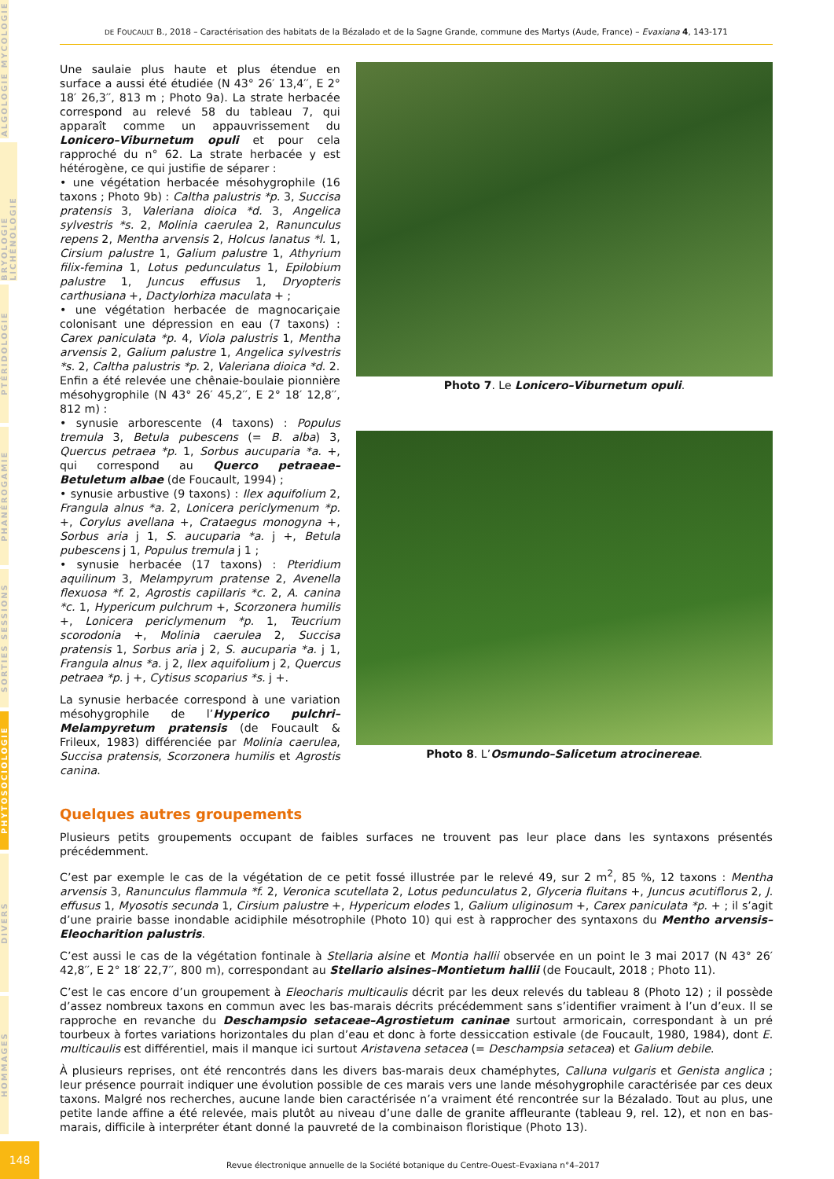ALGOLOGIE MYCOLOGIE
BRYOLOGIE LICHÉNOLOGIE
PTÉRIDOLOGIE
PHANÉROGAMIE
SORTIES SESSIONS
PHYTOSOCIOLOGIE
DIVERS
HOMMAGES
DE FOUCAULT B., 2018 – Caractérisation des habitats de la Bézalado et de la Sagne Grande, commune des Martys (Aude, France) – Evaxiana 4, 143-171
Une saulaie plus haute et plus étendue en surface a aussi été étudiée (N 43° 26′ 13,4′′, E 2° 18′ 26,3′′, 813 m ; Photo 9a). La strate herbacée correspond au relevé 58 du tableau 7, qui apparaît comme un appauvrissement du Lonicero–Viburnetum opuli et pour cela rapproché du n° 62. La strate herbacée y est hétérogène, ce qui justifie de séparer :
• une végétation herbacée mésohygrophile (16 taxons ; Photo 9b) : Caltha palustris *p. 3, Succisa pratensis 3, Valeriana dioica *d. 3, Angelica sylvestris *s. 2, Molinia caerulea 2, Ranunculus repens 2, Mentha arvensis 2, Holcus lanatus *l. 1, Cirsium palustre 1, Galium palustre 1, Athyrium filix-femina 1, Lotus pedunculatus 1, Epilobium palustre 1, Juncus effusus 1, Dryopteris carthusiana +, Dactylorhiza maculata + ;
• une végétation herbacée de magnocariçaie colonisant une dépression en eau (7 taxons) : Carex paniculata *p. 4, Viola palustris 1, Mentha arvensis 2, Galium palustre 1, Angelica sylvestris *s. 2, Caltha palustris *p. 2, Valeriana dioica *d. 2.
Enfin a été relevée une chênaie-boulaie pionnière mésohygrophile (N 43° 26′ 45,2′′, E 2° 18′ 12,8′′, 812 m) :
• synusie arborescente (4 taxons) : Populus tremula 3, Betula pubescens (= B. alba) 3, Quercus petraea *p. 1, Sorbus aucuparia *a. +, qui correspond au Querco petraeae–Betuletum albae (de Foucault, 1994) ;
• synusie arbustive (9 taxons) : Ilex aquifolium 2, Frangula alnus *a. 2, Lonicera periclymenum *p. +, Corylus avellana +, Crataegus monogyna +, Sorbus aria j 1, S. aucuparia *a. j +, Betula pubescens j 1, Populus tremula j 1 ;
• synusie herbacée (17 taxons) : Pteridium aquilinum 3, Melampyrum pratense 2, Avenella flexuosa *f. 2, Agrostis capillaris *c. 2, A. canina *c. 1, Hypericum pulchrum +, Scorzonera humilis +, Lonicera periclymenum *p. 1, Teucrium scorodonia +, Molinia caerulea 2, Succisa pratensis 1, Sorbus aria j 2, S. aucuparia *a. j 1, Frangula alnus *a. j 2, Ilex aquifolium j 2, Quercus petraea *p. j +, Cytisus scoparius *s. j +.
La synusie herbacée correspond à une variation mésohygrophile de l’Hyperico pulchri–Melampyretum pratensis (de Foucault & Frileux, 1983) différenciée par Molinia caerulea, Succisa pratensis, Scorzonera humilis et Agrostis canina.
Photo 7. Le Lonicero–Viburnetum opuli.
Photo 8. L’Osmundo–Salicetum atrocinereae.
Quelques autres groupements
Plusieurs petits groupements occupant de faibles surfaces ne trouvent pas leur place dans les syntaxons présentés précédemment.
C’est par exemple le cas de la végétation de ce petit fossé illustrée par le relevé 49, sur 2 m<sup>2</sup>, 85 %, 12 taxons : Mentha arvensis 3, Ranunculus flammula *f. 2, Veronica scutellata 2, Lotus pedunculatus 2, Glyceria fluitans +, Juncus acutiflorus 2, J. effusus 1, Myosotis secunda 1, Cirsium palustre +, Hypericum elodes 1, Galium uliginosum +, Carex paniculata *p. + ; il s’agit d’une prairie basse inondable acidiphile mésotrophile (Photo 10) qui est à rapprocher des syntaxons du Mentho arvensis–Eleocharition palustris.
C’est aussi le cas de la végétation fontinale à Stellaria alsine et Montia hallii observée en un point le 3 mai 2017 (N 43° 26′ 42,8′′, E 2° 18′ 22,7′′, 800 m), correspondant au Stellario alsines–Montietum hallii (de Foucault, 2018 ; Photo 11).
C’est le cas encore d’un groupement à Eleocharis multicaulis décrit par les deux relevés du tableau 8 (Photo 12) ; il possède d’assez nombreux taxons en commun avec les bas-marais décrits précédemment sans s’identifier vraiment à l’un d’eux. Il se rapproche en revanche du Deschampsio setaceae–Agrostietum caninae surtout armoricain, correspondant à un pré tourbeux à fortes variations horizontales du plan d’eau et donc à forte dessiccation estivale (de Foucault, 1980, 1984), dont E. multicaulis est différentiel, mais il manque ici surtout Aristavena setacea (= Deschampsia setacea) et Galium debile.
À plusieurs reprises, ont été rencontrés dans les divers bas-marais deux chaméphytes, Calluna vulgaris et Genista anglica ; leur présence pourrait indiquer une évolution possible de ces marais vers une lande mésohygrophile caractérisée par ces deux taxons. Malgré nos recherches, aucune lande bien caractérisée n’a vraiment été rencontrée sur la Bézalado. Tout au plus, une petite lande affine a été relevée, mais plutôt au niveau d’une dalle de granite affleurante (tableau 9, rel. 12), et non en bas-marais, difficile à interpréter étant donné la pauvreté de la combinaison floristique (Photo 13).
148
Revue électronique annuelle de la Société botanique du Centre-Ouest–Evaxiana n°4–2017